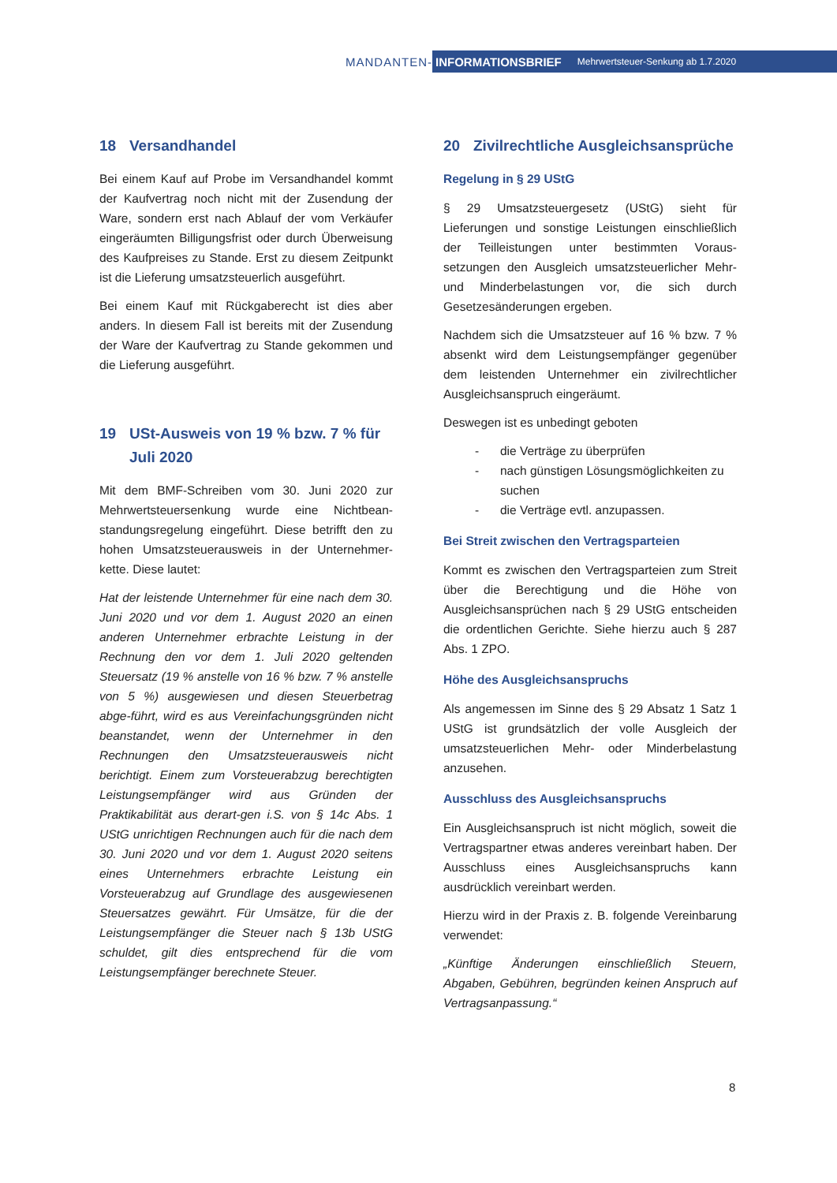MANDANTEN-
INFORMATIONSBRIEF Mehrwertsteuer-Senkung ab 1.7.2020
18 Versandhandel
Bei einem Kauf auf Probe im Versandhandel kommt der Kaufvertrag noch nicht mit der Zusendung der Ware, sondern erst nach Ablauf der vom Verkäufer eingeräumten Billigungsfrist oder durch Überweisung des Kaufpreises zu Stande. Erst zu diesem Zeitpunkt ist die Lieferung umsatzsteuerlich ausgeführt.
Bei einem Kauf mit Rückgaberecht ist dies aber anders. In diesem Fall ist bereits mit der Zusendung der Ware der Kaufvertrag zu Stande gekommen und die Lieferung ausgeführt.
19 USt-Ausweis von 19 % bzw. 7 % für Juli 2020
Mit dem BMF-Schreiben vom 30. Juni 2020 zur Mehrwertsteuersenkung wurde eine Nichtbean-standungsregelung eingeführt. Diese betrifft den zu hohen Umsatzsteuerausweis in der Unternehmer-kette. Diese lautet:
Hat der leistende Unternehmer für eine nach dem 30. Juni 2020 und vor dem 1. August 2020 an einen anderen Unternehmer erbrachte Leistung in der Rechnung den vor dem 1. Juli 2020 geltenden Steuersatz (19 % anstelle von 16 % bzw. 7 % anstelle von 5 %) ausgewiesen und diesen Steuerbetrag abge-führt, wird es aus Vereinfachungsgründen nicht beanstandet, wenn der Unternehmer in den Rechnungen den Umsatzsteuerausweis nicht berichtigt. Einem zum Vorsteuerabzug berechtigten Leistungsempfänger wird aus Gründen der Praktikabilität aus derart-gen i.S. von § 14c Abs. 1 UStG unrichtigen Rechnungen auch für die nach dem 30. Juni 2020 und vor dem 1. August 2020 seitens eines Unternehmers erbrachte Leistung ein Vorsteuerabzug auf Grundlage des ausgewiesenen Steuersatzes gewährt. Für Umsätze, für die der Leistungsempfänger die Steuer nach § 13b UStG schuldet, gilt dies entsprechend für die vom Leistungsempfänger berechnete Steuer.
20 Zivilrechtliche Ausgleichsansprüche
Regelung in § 29 UStG
§ 29 Umsatzsteuergesetz (UStG) sieht für Lieferungen und sonstige Leistungen einschließlich der Teilleistungen unter bestimmten Voraus-setzungen den Ausgleich umsatzsteuerlicher Mehr- und Minderbelastungen vor, die sich durch Gesetzesänderungen ergeben.
Nachdem sich die Umsatzsteuer auf 16 % bzw. 7 % absenkt wird dem Leistungsempfänger gegenüber dem leistenden Unternehmer ein zivilrechtlicher Ausgleichsanspruch eingeräumt.
Deswegen ist es unbedingt geboten
- die Verträge zu überprüfen
- nach günstigen Lösungsmöglichkeiten zu suchen
- die Verträge evtl. anzupassen.
Bei Streit zwischen den Vertragsparteien
Kommt es zwischen den Vertragsparteien zum Streit über die Berechtigung und die Höhe von Ausgleichsansprüchen nach § 29 UStG entscheiden die ordentlichen Gerichte. Siehe hierzu auch § 287 Abs. 1 ZPO.
Höhe des Ausgleichsanspruchs
Als angemessen im Sinne des § 29 Absatz 1 Satz 1 UStG ist grundsätzlich der volle Ausgleich der umsatzsteuerlichen Mehr- oder Minderbelastung anzusehen.
Ausschluss des Ausgleichsanspruchs
Ein Ausgleichsanspruch ist nicht möglich, soweit die Vertragspartner etwas anderes vereinbart haben. Der Ausschluss eines Ausgleichsanspruchs kann ausdrücklich vereinbart werden.
Hierzu wird in der Praxis z. B. folgende Vereinbarung verwendet:
„Künftige Änderungen einschließlich Steuern, Abgaben, Gebühren, begründen keinen Anspruch auf Vertragsanpassung.“
8